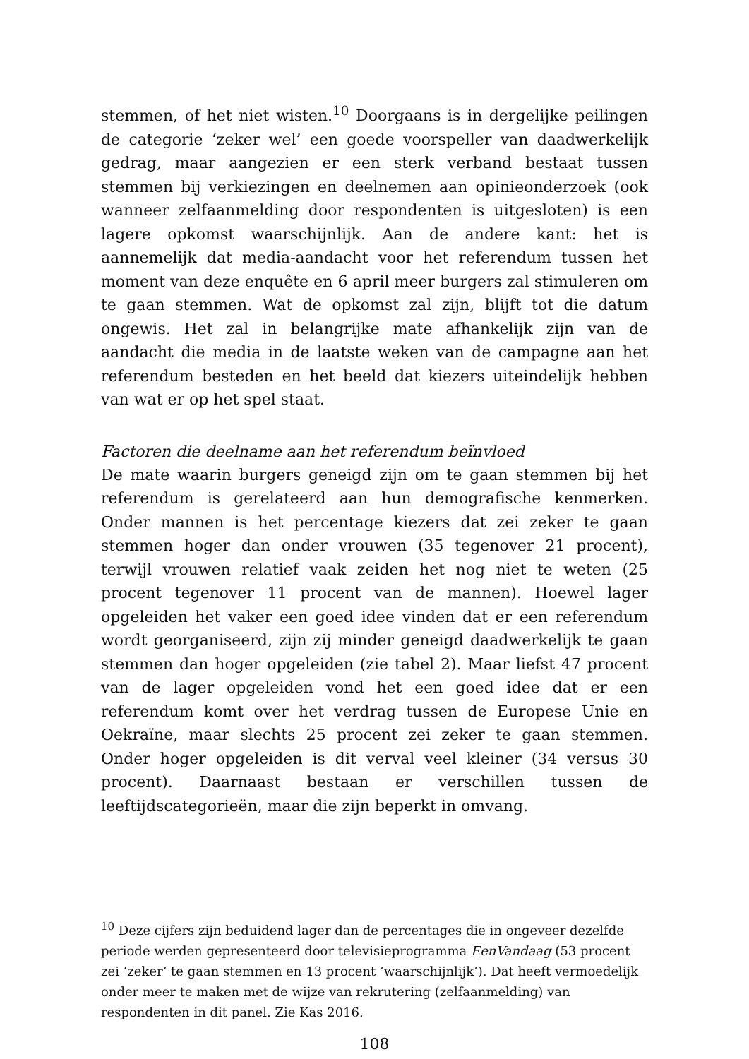stemmen, of het niet wisten.<sup>10</sup> Doorgaans is in dergelijke peilingen de categorie ‘zeker wel’ een goede voorspeller van daadwerkelijk gedrag, maar aangezien er een sterk verband bestaat tussen stemmen bij verkiezingen en deelnemen aan opinieonderzoek (ook wanneer zelfaanmelding door respondenten is uitgesloten) is een lagere opkomst waarschijnlijk. Aan de andere kant: het is aannemelijk dat media-aandacht voor het referendum tussen het moment van deze enquête en 6 april meer burgers zal stimuleren om te gaan stemmen. Wat de opkomst zal zijn, blijft tot die datum ongewis. Het zal in belangrijke mate afhankelijk zijn van de aandacht die media in de laatste weken van de campagne aan het referendum besteden en het beeld dat kiezers uiteindelijk hebben van wat er op het spel staat.
Factoren die deelname aan het referendum beïnvloed
De mate waarin burgers geneigd zijn om te gaan stemmen bij het referendum is gerelateerd aan hun demografische kenmerken. Onder mannen is het percentage kiezers dat zei zeker te gaan stemmen hoger dan onder vrouwen (35 tegenover 21 procent), terwijl vrouwen relatief vaak zeiden het nog niet te weten (25 procent tegenover 11 procent van de mannen). Hoewel lager opgeleiden het vaker een goed idee vinden dat er een referendum wordt georganiseerd, zijn zij minder geneigd daadwerkelijk te gaan stemmen dan hoger opgeleiden (zie tabel 2). Maar liefst 47 procent van de lager opgeleiden vond het een goed idee dat er een referendum komt over het verdrag tussen de Europese Unie en Oekraïne, maar slechts 25 procent zei zeker te gaan stemmen. Onder hoger opgeleiden is dit verval veel kleiner (34 versus 30 procent). Daarnaast bestaan er verschillen tussen de leeftijdscategorieën, maar die zijn beperkt in omvang.
<sup>10</sup> Deze cijfers zijn beduidend lager dan de percentages die in ongeveer dezelfde periode werden gepresenteerd door televisieprogramma EenVandaag (53 procent zei ‘zeker’ te gaan stemmen en 13 procent ‘waarschijnlijk’). Dat heeft vermoedelijk onder meer te maken met de wijze van rekrutering (zelfaanmelding) van respondenten in dit panel. Zie Kas 2016.
108